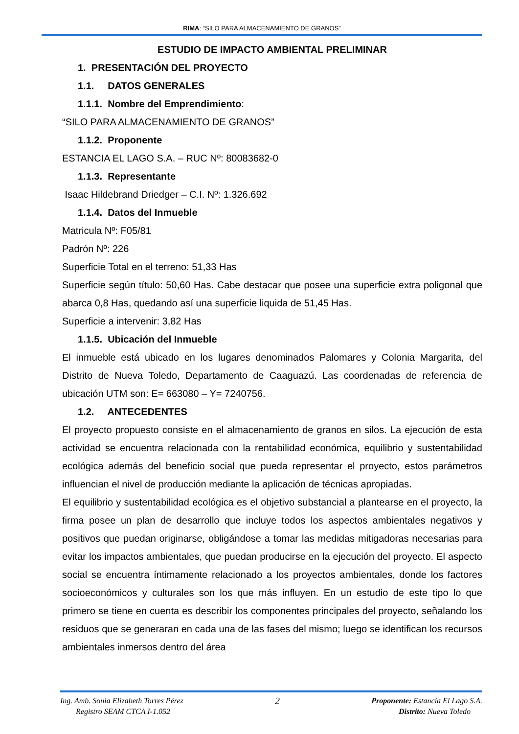RIMA: “SILO PARA ALMACENAMIENTO DE GRANOS”
ESTUDIO DE IMPACTO AMBIENTAL PRELIMINAR
1. PRESENTACIÓN DEL PROYECTO
1.1. DATOS GENERALES
1.1.1. Nombre del Emprendimiento:
“SILO PARA ALMACENAMIENTO DE GRANOS”
1.1.2. Proponente
ESTANCIA EL LAGO S.A. – RUC Nº: 80083682-0
1.1.3. Representante
Isaac Hildebrand Driedger – C.I. Nº: 1.326.692
1.1.4. Datos del Inmueble
Matricula Nº: F05/81
Padrón Nº: 226
Superficie Total en el terreno: 51,33 Has
Superficie según título: 50,60 Has. Cabe destacar que posee una superficie extra poligonal que abarca 0,8 Has, quedando así una superficie liquida de 51,45 Has.
Superficie a intervenir: 3,82 Has
1.1.5. Ubicación del Inmueble
El inmueble está ubicado en los lugares denominados Palomares y Colonia Margarita, del Distrito de Nueva Toledo, Departamento de Caaguazú. Las coordenadas de referencia de ubicación UTM son: E= 663080 – Y= 7240756.
1.2. ANTECEDENTES
El proyecto propuesto consiste en el almacenamiento de granos en silos. La ejecución de esta actividad se encuentra relacionada con la rentabilidad económica, equilibrio y sustentabilidad ecológica además del beneficio social que pueda representar el proyecto, estos parámetros influencian el nivel de producción mediante la aplicación de técnicas apropiadas.
El equilibrio y sustentabilidad ecológica es el objetivo substancial a plantearse en el proyecto, la firma posee un plan de desarrollo que incluye todos los aspectos ambientales negativos y positivos que puedan originarse, obligándose a tomar las medidas mitigadoras necesarias para evitar los impactos ambientales, que puedan producirse en la ejecución del proyecto. El aspecto social se encuentra íntimamente relacionado a los proyectos ambientales, donde los factores socioeconómicos y culturales son los que más influyen. En un estudio de este tipo lo que primero se tiene en cuenta es describir los componentes principales del proyecto, señalando los residuos que se generaran en cada una de las fases del mismo; luego se identifican los recursos ambientales inmersos dentro del área
Ing. Amb. Sonia Elizabeth Torres Pérez
Registro SEAM CTCA I-1.052
2
Proponente: Estancia El Lago S.A.
Distrito: Nueva Toledo